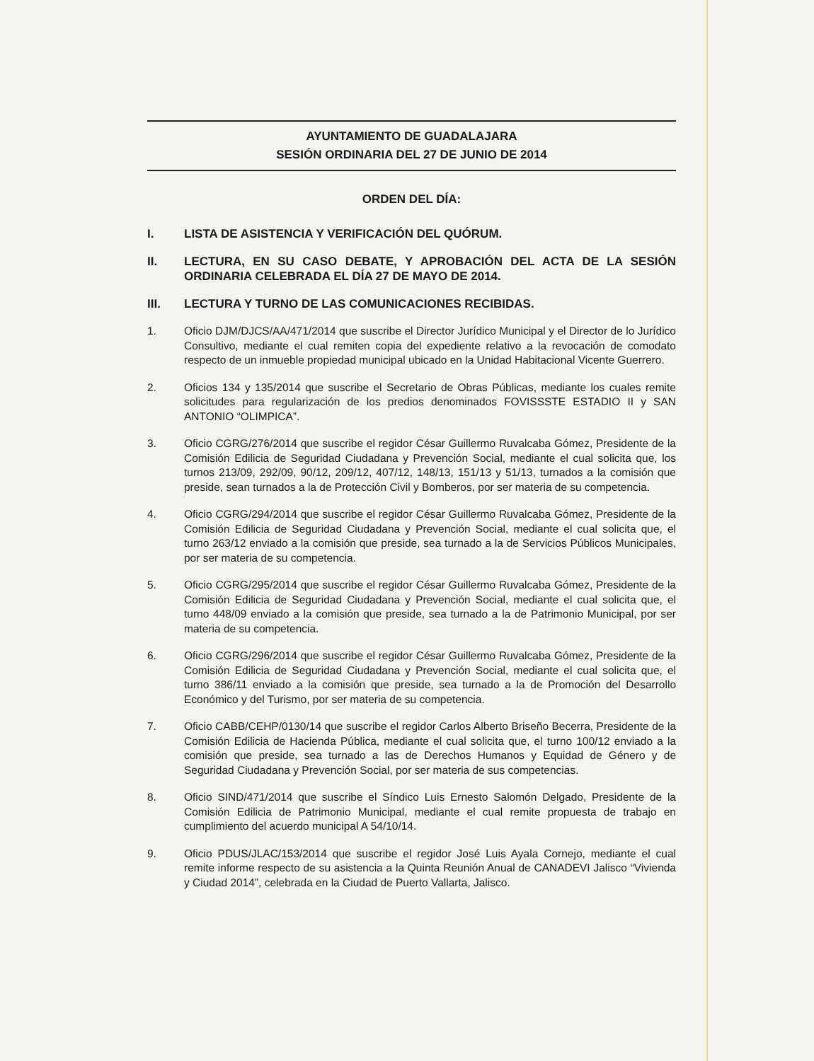AYUNTAMIENTO DE GUADALAJARA
SESIÓN ORDINARIA DEL 27 DE JUNIO DE 2014
ORDEN DEL DÍA:
I. LISTA DE ASISTENCIA Y VERIFICACIÓN DEL QUÓRUM.
II. LECTURA, EN SU CASO DEBATE, Y APROBACIÓN DEL ACTA DE LA SESIÓN ORDINARIA CELEBRADA EL DÍA 27 DE MAYO DE 2014.
III. LECTURA Y TURNO DE LAS COMUNICACIONES RECIBIDAS.
1. Oficio DJM/DJCS/AA/471/2014 que suscribe el Director Jurídico Municipal y el Director de lo Jurídico Consultivo, mediante el cual remiten copia del expediente relativo a la revocación de comodato respecto de un inmueble propiedad municipal ubicado en la Unidad Habitacional Vicente Guerrero.
2. Oficios 134 y 135/2014 que suscribe el Secretario de Obras Públicas, mediante los cuales remite solicitudes para regularización de los predios denominados FOVISSSTE ESTADIO II y SAN ANTONIO “OLIMPICA”.
3. Oficio CGRG/276/2014 que suscribe el regidor César Guillermo Ruvalcaba Gómez, Presidente de la Comisión Edilicia de Seguridad Ciudadana y Prevención Social, mediante el cual solicita que, los turnos 213/09, 292/09, 90/12, 209/12, 407/12, 148/13, 151/13 y 51/13, turnados a la comisión que preside, sean turnados a la de Protección Civil y Bomberos, por ser materia de su competencia.
4. Oficio CGRG/294/2014 que suscribe el regidor César Guillermo Ruvalcaba Gómez, Presidente de la Comisión Edilicia de Seguridad Ciudadana y Prevención Social, mediante el cual solicita que, el turno 263/12 enviado a la comisión que preside, sea turnado a la de Servicios Públicos Municipales, por ser materia de su competencia.
5. Oficio CGRG/295/2014 que suscribe el regidor César Guillermo Ruvalcaba Gómez, Presidente de la Comisión Edilicia de Seguridad Ciudadana y Prevención Social, mediante el cual solicita que, el turno 448/09 enviado a la comisión que preside, sea turnado a la de Patrimonio Municipal, por ser materia de su competencia.
6. Oficio CGRG/296/2014 que suscribe el regidor César Guillermo Ruvalcaba Gómez, Presidente de la Comisión Edilicia de Seguridad Ciudadana y Prevención Social, mediante el cual solicita que, el turno 386/11 enviado a la comisión que preside, sea turnado a la de Promoción del Desarrollo Económico y del Turismo, por ser materia de su competencia.
7. Oficio CABB/CEHP/0130/14 que suscribe el regidor Carlos Alberto Briseño Becerra, Presidente de la Comisión Edilicia de Hacienda Pública, mediante el cual solicita que, el turno 100/12 enviado a la comisión que preside, sea turnado a las de Derechos Humanos y Equidad de Género y de Seguridad Ciudadana y Prevención Social, por ser materia de sus competencias.
8. Oficio SIND/471/2014 que suscribe el Síndico Luis Ernesto Salomón Delgado, Presidente de la Comisión Edilicia de Patrimonio Municipal, mediante el cual remite propuesta de trabajo en cumplimiento del acuerdo municipal A 54/10/14.
9. Oficio PDUS/JLAC/153/2014 que suscribe el regidor José Luis Ayala Cornejo, mediante el cual remite informe respecto de su asistencia a la Quinta Reunión Anual de CANADEVI Jalisco “Vivienda y Ciudad 2014”, celebrada en la Ciudad de Puerto Vallarta, Jalisco.